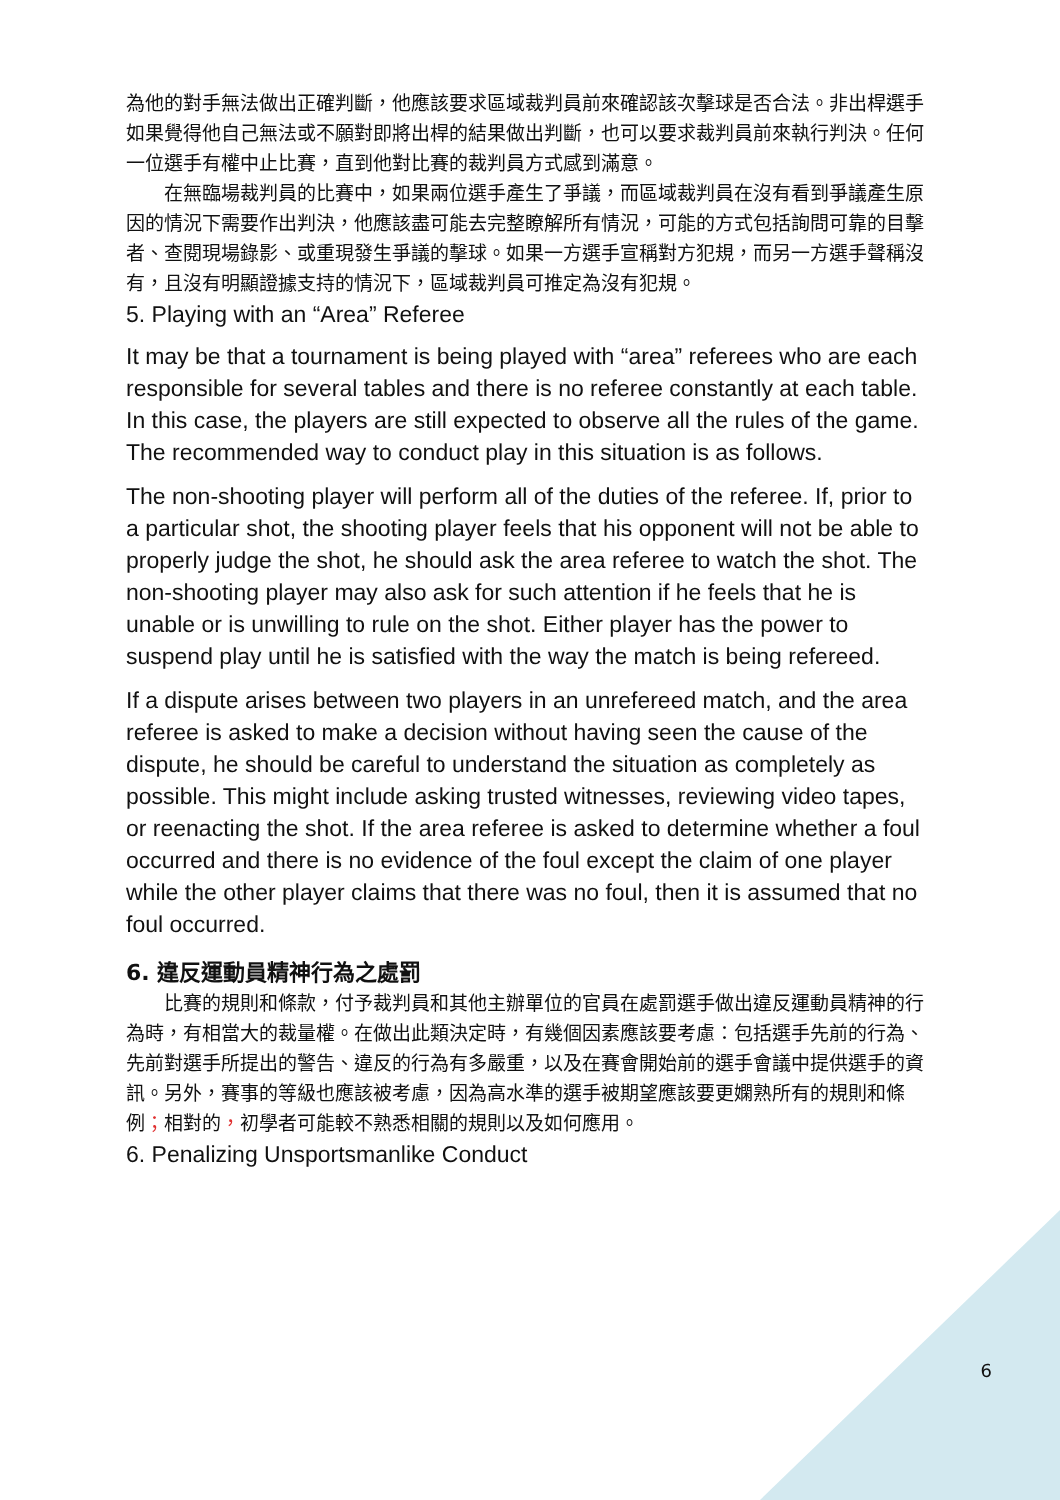為他的對手無法做出正確判斷，他應該要求區域裁判員前來確認該次擊球是否合法。非出桿選手如果覺得他自己無法或不願對即將出桿的結果做出判斷，也可以要求裁判員前來執行判決。任何一位選手有權中止比賽，直到他對比賽的裁判員方式感到滿意。
在無臨場裁判員的比賽中，如果兩位選手產生了爭議，而區域裁判員在沒有看到爭議產生原因的情況下需要作出判決，他應該盡可能去完整瞭解所有情況，可能的方式包括詢問可靠的目擊者、查閱現場錄影、或重現發生爭議的擊球。如果一方選手宣稱對方犯規，而另一方選手聲稱沒有，且沒有明顯證據支持的情況下，區域裁判員可推定為沒有犯規。
5. Playing with an “Area” Referee
It may be that a tournament is being played with “area” referees who are each responsible for several tables and there is no referee constantly at each table. In this case, the players are still expected to observe all the rules of the game. The recommended way to conduct play in this situation is as follows.
The non-shooting player will perform all of the duties of the referee. If, prior to a particular shot, the shooting player feels that his opponent will not be able to properly judge the shot, he should ask the area referee to watch the shot. The non-shooting player may also ask for such attention if he feels that he is unable or is unwilling to rule on the shot. Either player has the power to suspend play until he is satisfied with the way the match is being refereed.
If a dispute arises between two players in an unrefereed match, and the area referee is asked to make a decision without having seen the cause of the dispute, he should be careful to understand the situation as completely as possible. This might include asking trusted witnesses, reviewing video tapes, or reenacting the shot. If the area referee is asked to determine whether a foul occurred and there is no evidence of the foul except the claim of one player while the other player claims that there was no foul, then it is assumed that no foul occurred.
6. 違反運動員精神行為之處罰
比賽的規則和條款，付予裁判員和其他主辦單位的官員在處罰選手做出違反運動員精神的行為時，有相當大的裁量權。在做出此類決定時，有幾個因素應該要考慮：包括選手先前的行為、先前對選手所提出的警告、違反的行為有多嚴重，以及在賽會開始前的選手會議中提供選手的資訊。另外，賽事的等級也應該被考慮，因為高水準的選手被期望應該要更嫻熟所有的規則和條例；相對的，初學者可能較不熟悉相關的規則以及如何應用。
6. Penalizing Unsportsmanlike Conduct
6